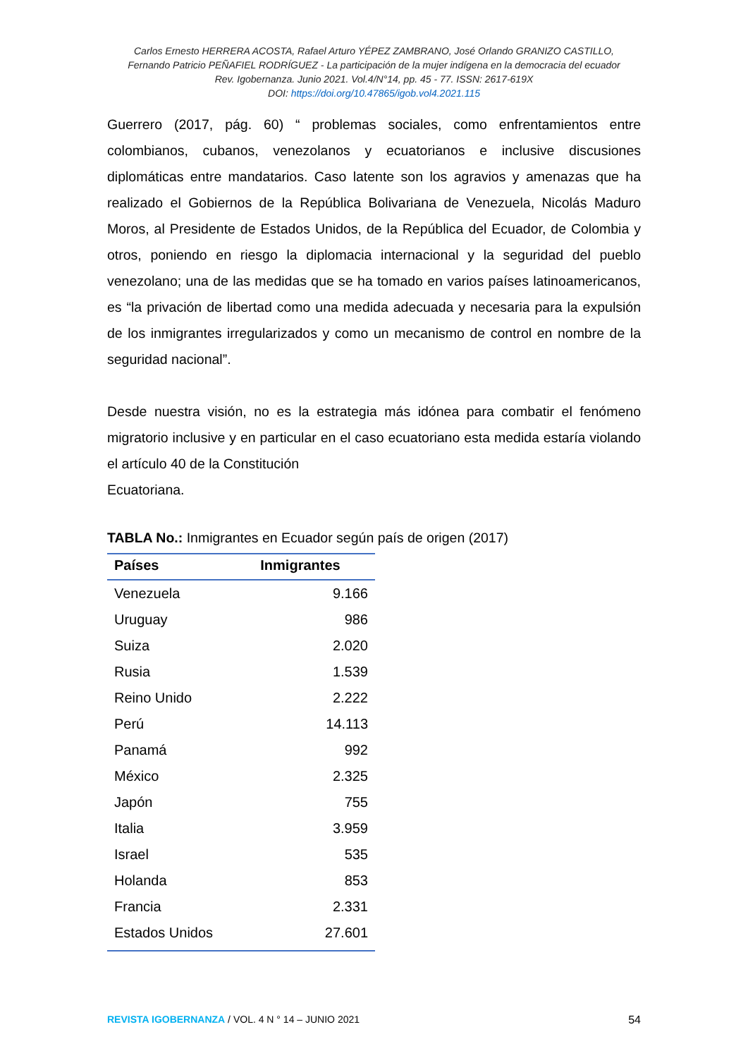Carlos Ernesto HERRERA ACOSTA, Rafael Arturo YÉPEZ ZAMBRANO, José Orlando GRANIZO CASTILLO,
Fernando Patricio PEÑAFIEL RODRÍGUEZ - La participación de la mujer indígena en la democracia del ecuador
Rev. Igobernanza. Junio 2021. Vol.4/N°14, pp. 45 - 77. ISSN: 2617-619X
DOI: https://doi.org/10.47865/igob.vol4.2021.115
Guerrero (2017, pág. 60) “ problemas sociales, como enfrentamientos entre colombianos, cubanos, venezolanos y ecuatorianos e inclusive discusiones diplomáticas entre mandatarios. Caso latente son los agravios y amenazas que ha realizado el Gobiernos de la República Bolivariana de Venezuela, Nicolás Maduro Moros, al Presidente de Estados Unidos, de la República del Ecuador, de Colombia y otros, poniendo en riesgo la diplomacia internacional y la seguridad del pueblo venezolano; una de las medidas que se ha tomado en varios países latinoamericanos, es “la privación de libertad como una medida adecuada y necesaria para la expulsión de los inmigrantes irregularizados y como un mecanismo de control en nombre de la seguridad nacional”.
Desde nuestra visión, no es la estrategia más idónea para combatir el fenómeno migratorio inclusive y en particular en el caso ecuatoriano esta medida estaría violando el artículo 40 de la Constitución
Ecuatoriana.
TABLA No.: Inmigrantes en Ecuador según país de origen (2017)
| Países | Inmigrantes |
| --- | --- |
| Venezuela | 9.166 |
| Uruguay | 986 |
| Suiza | 2.020 |
| Rusia | 1.539 |
| Reino Unido | 2.222 |
| Perú | 14.113 |
| Panamá | 992 |
| México | 2.325 |
| Japón | 755 |
| Italia | 3.959 |
| Israel | 535 |
| Holanda | 853 |
| Francia | 2.331 |
| Estados Unidos | 27.601 |
REVISTA IGOBERNANZA / VOL. 4 N ° 14 – JUNIO 2021 54